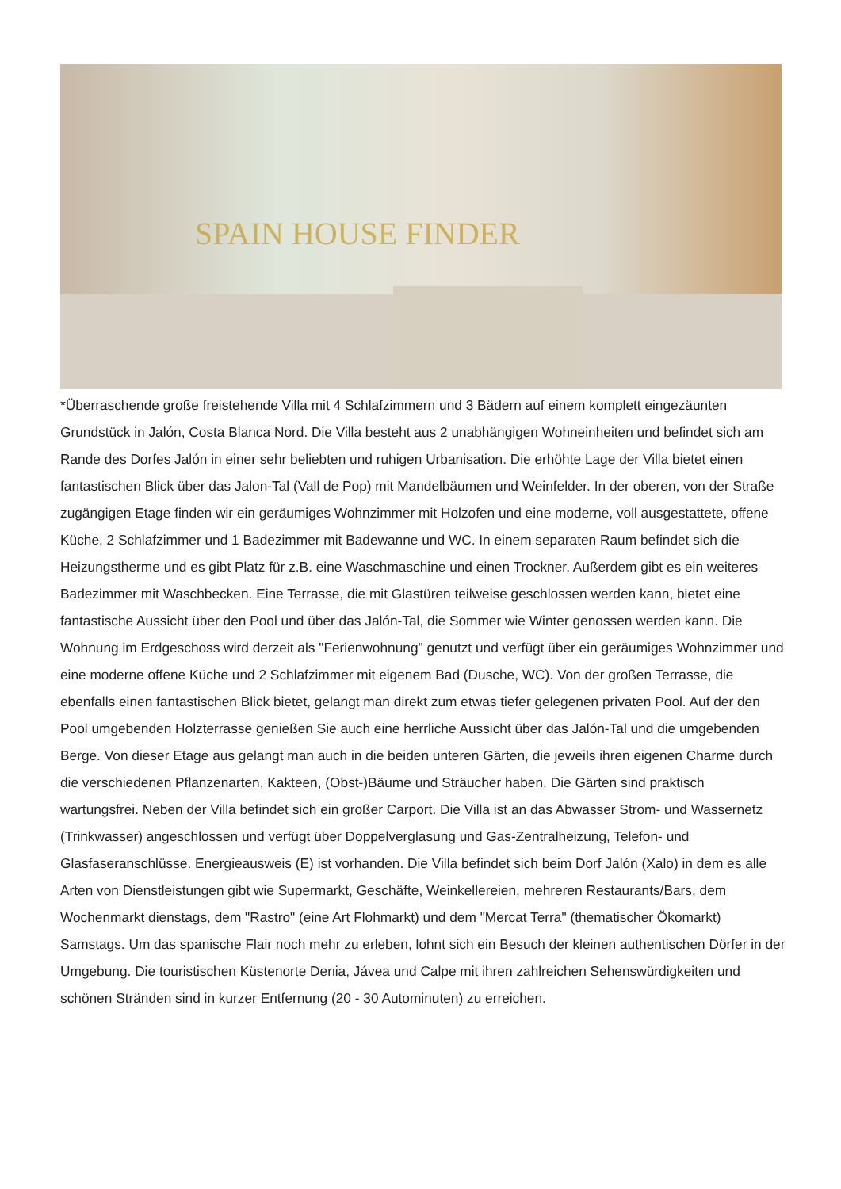SPAIN HOUSE FINDER
*Überraschende große freistehende Villa mit 4 Schlafzimmern und 3 Bädern auf einem komplett eingezäunten Grundstück in Jalón, Costa Blanca Nord. Die Villa besteht aus 2 unabhängigen Wohneinheiten und befindet sich am Rande des Dorfes Jalón in einer sehr beliebten und ruhigen Urbanisation. Die erhöhte Lage der Villa bietet einen fantastischen Blick über das Jalon-Tal (Vall de Pop) mit Mandelbäumen und Weinfelder. In der oberen, von der Straße zugängigen Etage finden wir ein geräumiges Wohnzimmer mit Holzofen und eine moderne, voll ausgestattete, offene Küche, 2 Schlafzimmer und 1 Badezimmer mit Badewanne und WC. In einem separaten Raum befindet sich die Heizungstherme und es gibt Platz für z.B. eine Waschmaschine und einen Trockner. Außerdem gibt es ein weiteres Badezimmer mit Waschbecken. Eine Terrasse, die mit Glastüren teilweise geschlossen werden kann, bietet eine fantastische Aussicht über den Pool und über das Jalón-Tal, die Sommer wie Winter genossen werden kann. Die Wohnung im Erdgeschoss wird derzeit als "Ferienwohnung" genutzt und verfügt über ein geräumiges Wohnzimmer und eine moderne offene Küche und 2 Schlafzimmer mit eigenem Bad (Dusche, WC). Von der großen Terrasse, die ebenfalls einen fantastischen Blick bietet, gelangt man direkt zum etwas tiefer gelegenen privaten Pool. Auf der den Pool umgebenden Holzterrasse genießen Sie auch eine herrliche Aussicht über das Jalón-Tal und die umgebenden Berge. Von dieser Etage aus gelangt man auch in die beiden unteren Gärten, die jeweils ihren eigenen Charme durch die verschiedenen Pflanzenarten, Kakteen, (Obst-)Bäume und Sträucher haben. Die Gärten sind praktisch wartungsfrei. Neben der Villa befindet sich ein großer Carport. Die Villa ist an das Abwasser Strom- und Wassernetz (Trinkwasser) angeschlossen und verfügt über Doppelverglasung und Gas-Zentralheizung, Telefon- und Glasfaseranschlüsse. Energieausweis (E) ist vorhanden. Die Villa befindet sich beim Dorf Jalón (Xalo) in dem es alle Arten von Dienstleistungen gibt wie Supermarkt, Geschäfte, Weinkellereien, mehreren Restaurants/Bars, dem Wochenmarkt dienstags, dem "Rastro" (eine Art Flohmarkt) und dem "Mercat Terra" (thematischer Ökomarkt) Samstags. Um das spanische Flair noch mehr zu erleben, lohnt sich ein Besuch der kleinen authentischen Dörfer in der Umgebung. Die touristischen Küstenorte Denia, Jávea und Calpe mit ihren zahlreichen Sehenswürdigkeiten und schönen Stränden sind in kurzer Entfernung (20 - 30 Autominuten) zu erreichen.